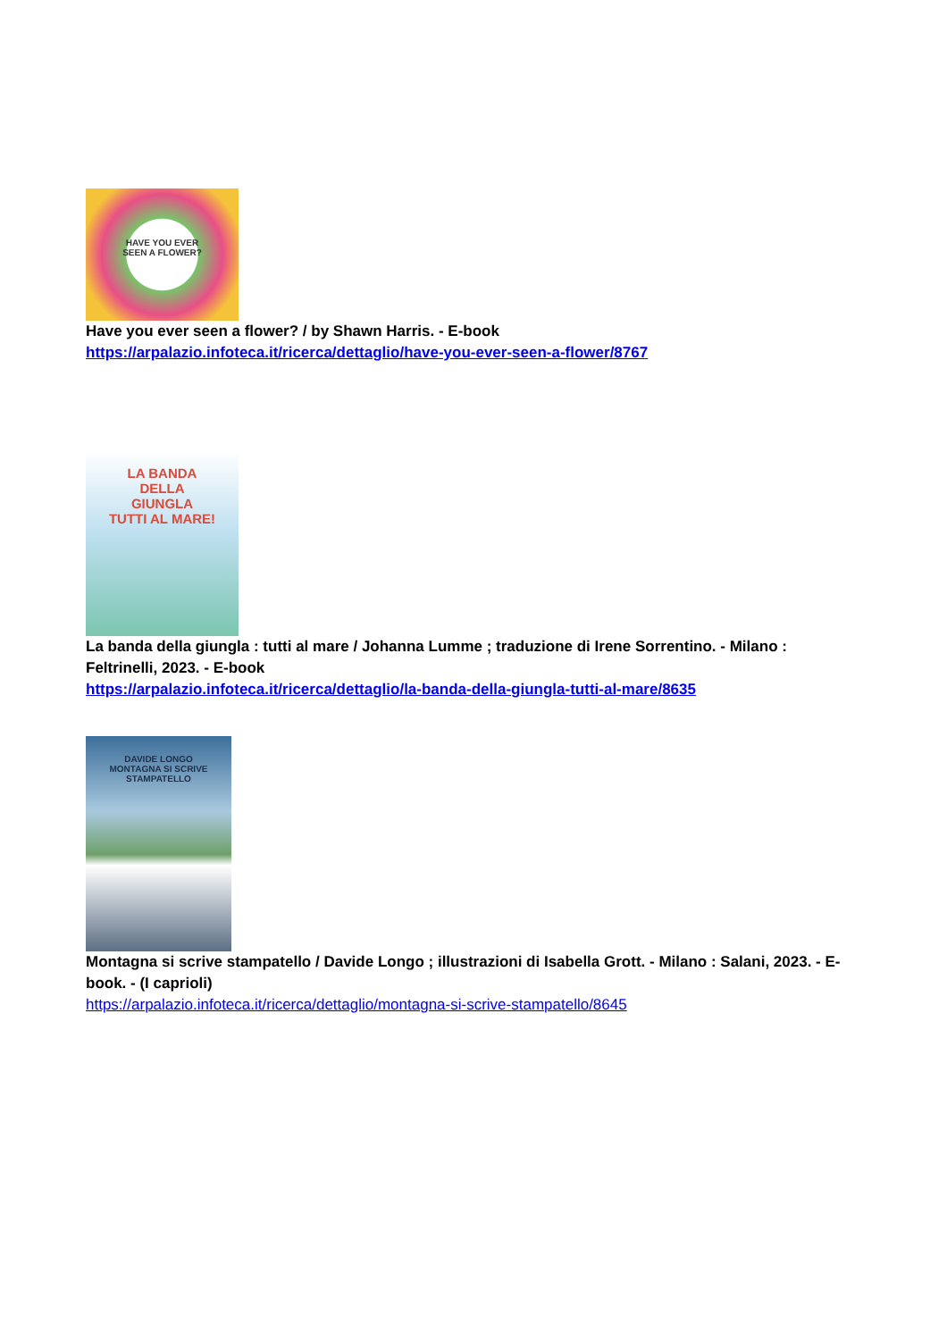HAVE YOU EVER
SEEN A FLOWER?
Have you ever seen a flower? / by Shawn Harris. - E-book
https://arpalazio.infoteca.it/ricerca/dettaglio/have-you-ever-seen-a-flower/8767
LA BANDA
DELLA
GIUNGLA
TUTTI AL MARE!
La banda della giungla : tutti al mare / Johanna Lumme ; traduzione di Irene Sorrentino. - Milano : Feltrinelli, 2023. - E-book
https://arpalazio.infoteca.it/ricerca/dettaglio/la-banda-della-giungla-tutti-al-mare/8635
DAVIDE LONGO
MONTAGNA SI SCRIVE
STAMPATELLO
Montagna si scrive stampatello / Davide Longo ; illustrazioni di Isabella Grott. - Milano : Salani, 2023. - E-book. - (I caprioli)
https://arpalazio.infoteca.it/ricerca/dettaglio/montagna-si-scrive-stampatello/8645